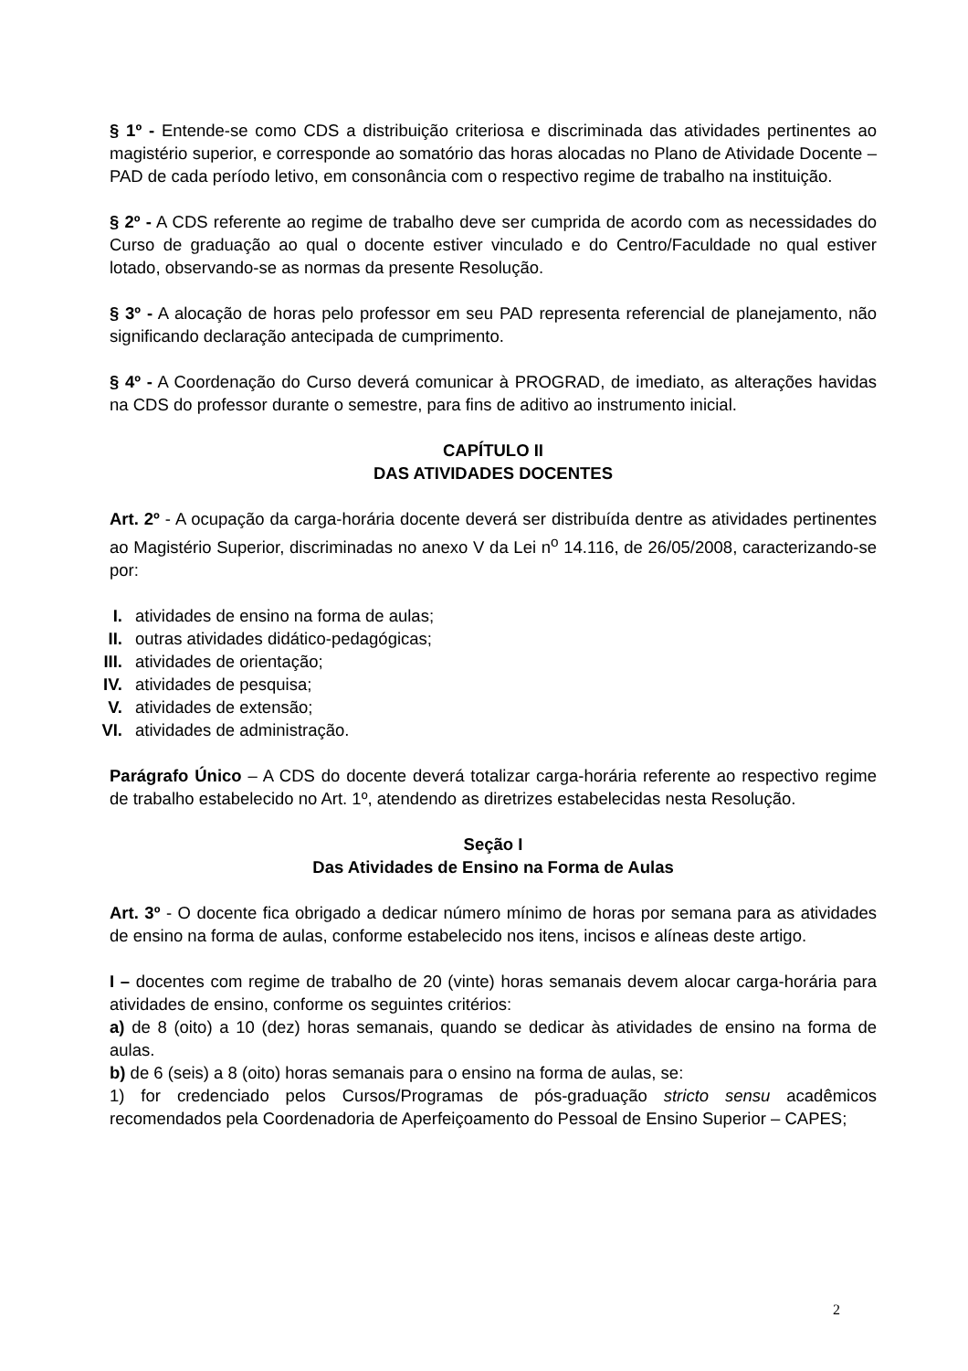§ 1º - Entende-se como CDS a distribuição criteriosa e discriminada das atividades pertinentes ao magistério superior, e corresponde ao somatório das horas alocadas no Plano de Atividade Docente – PAD de cada período letivo, em consonância com o respectivo regime de trabalho na instituição.
§ 2º - A CDS referente ao regime de trabalho deve ser cumprida de acordo com as necessidades do Curso de graduação ao qual o docente estiver vinculado e do Centro/Faculdade no qual estiver lotado, observando-se as normas da presente Resolução.
§ 3º - A alocação de horas pelo professor em seu PAD representa referencial de planejamento, não significando declaração antecipada de cumprimento.
§ 4º - A Coordenação do Curso deverá comunicar à PROGRAD, de imediato, as alterações havidas na CDS do professor durante o semestre, para fins de aditivo ao instrumento inicial.
CAPÍTULO II
DAS ATIVIDADES DOCENTES
Art. 2º - A ocupação da carga-horária docente deverá ser distribuída dentre as atividades pertinentes ao Magistério Superior, discriminadas no anexo V da Lei n<sup>o</sup> 14.116, de 26/05/2008, caracterizando-se por:
I. atividades de ensino na forma de aulas;
II. outras atividades didático-pedagógicas;
III. atividades de orientação;
IV. atividades de pesquisa;
V. atividades de extensão;
VI. atividades de administração.
Parágrafo Único – A CDS do docente deverá totalizar carga-horária referente ao respectivo regime de trabalho estabelecido no Art. 1º, atendendo as diretrizes estabelecidas nesta Resolução.
Seção I
Das Atividades de Ensino na Forma de Aulas
Art. 3º - O docente fica obrigado a dedicar número mínimo de horas por semana para as atividades de ensino na forma de aulas, conforme estabelecido nos itens, incisos e alíneas deste artigo.
I – docentes com regime de trabalho de 20 (vinte) horas semanais devem alocar carga-horária para atividades de ensino, conforme os seguintes critérios:
a) de 8 (oito) a 10 (dez) horas semanais, quando se dedicar às atividades de ensino na forma de aulas.
b) de 6 (seis) a 8 (oito) horas semanais para o ensino na forma de aulas, se:
1) for credenciado pelos Cursos/Programas de pós-graduação stricto sensu acadêmicos recomendados pela Coordenadoria de Aperfeiçoamento do Pessoal de Ensino Superior – CAPES;
2